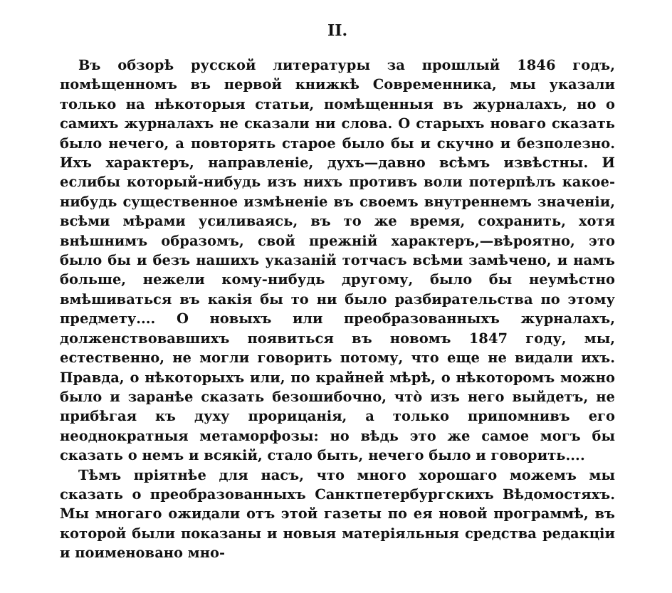II.
Въ обзорѣ русской литературы за прошлый 1846 годъ, помѣщенномъ въ первой книжкѣ Современника, мы указали только на нѣкоторыя статьи, помѣщенныя въ журналахъ, но о самихъ журналахъ не сказали ни слова. О старыхъ новаго сказать было нечего, а повторять старое было бы и скучно и безполезно. Ихъ характеръ, направленіе, духъ—давно всѣмъ извѣстны. И еслибы который-нибудь изъ нихъ противъ воли потерпѣлъ какое-нибудь существенное измѣненіе въ своемъ внутреннемъ значеніи, всѣми мѣрами усиливаясь, въ то же время, сохранить, хотя внѣшнимъ образомъ, свой прежній характеръ,—вѣроятно, это было бы и безъ нашихъ указаній тотчасъ всѣми замѣчено, и намъ больше, нежели кому-нибудь другому, было бы неумѣстно вмѣшиваться въ какія бы то ни было разбирательства по этому предмету.... О новыхъ или преобразованныхъ журналахъ, долженствовавшихъ появиться въ новомъ 1847 году, мы, естественно, не могли говорить потому, что еще не видали ихъ. Правда, о нѣкоторыхъ или, по крайней мѣрѣ, о нѣкоторомъ можно было и заранѣе сказать безошибочно, что̀ изъ него выйдетъ, не прибѣгая къ духу прорицанія, а только припомнивъ его неоднократныя метаморфозы: но вѣдь это же самое могъ бы сказать о немъ и всякій, стало быть, нечего было и говорить....
Тѣмъ пріятнѣе для насъ, что много хорошаго можемъ мы сказать о преобразованныхъ Санктпетербургскихъ Вѣдомостяхъ. Мы многаго ожидали отъ этой газеты по ея новой программѣ, въ которой были показаны и новыя матеріяльныя средства редакціи и поименовано мно-